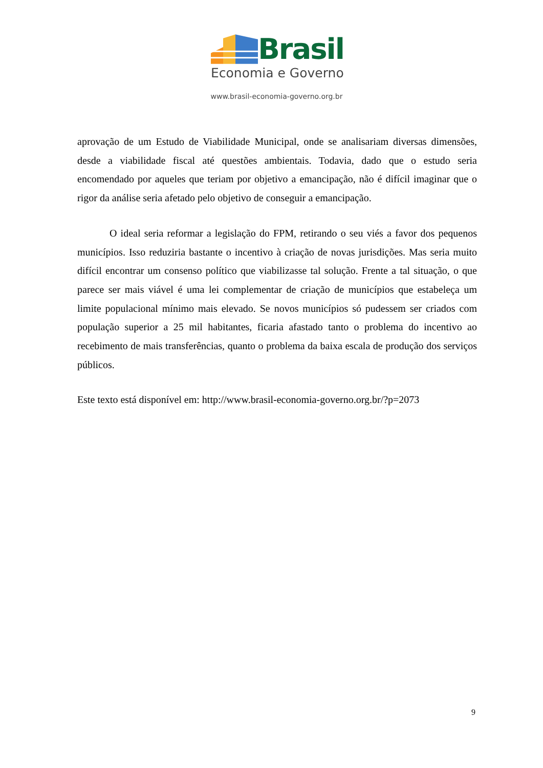Brasil
Economia e Governo
www.brasil-economia-governo.org.br
aprovação de um Estudo de Viabilidade Municipal, onde se analisariam diversas dimensões, desde a viabilidade fiscal até questões ambientais. Todavia, dado que o estudo seria encomendado por aqueles que teriam por objetivo a emancipação, não é difícil imaginar que o rigor da análise seria afetado pelo objetivo de conseguir a emancipação.
O ideal seria reformar a legislação do FPM, retirando o seu viés a favor dos pequenos municípios. Isso reduziria bastante o incentivo à criação de novas jurisdições. Mas seria muito difícil encontrar um consenso político que viabilizasse tal solução. Frente a tal situação, o que parece ser mais viável é uma lei complementar de criação de municípios que estabeleça um limite populacional mínimo mais elevado. Se novos municípios só pudessem ser criados com população superior a 25 mil habitantes, ficaria afastado tanto o problema do incentivo ao recebimento de mais transferências, quanto o problema da baixa escala de produção dos serviços públicos.
Este texto está disponível em: http://www.brasil-economia-governo.org.br/?p=2073
9